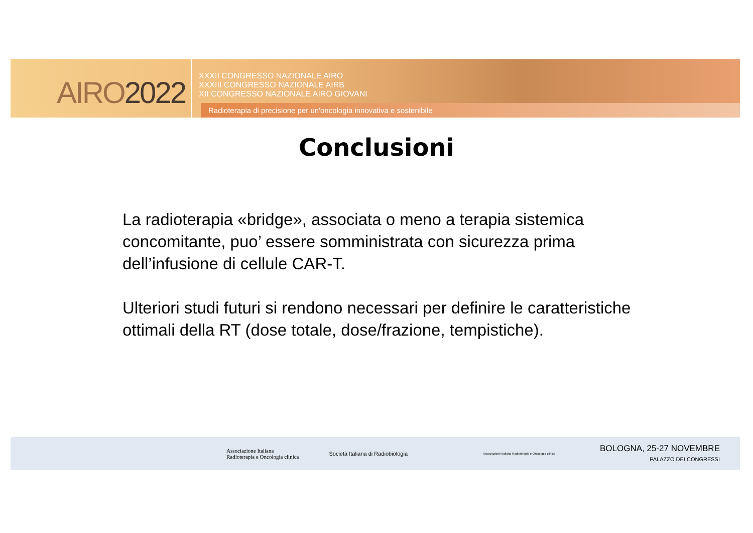AIRO2022
XXXII CONGRESSO NAZIONALE AIRO
XXXIII CONGRESSO NAZIONALE AIRB
XII CONGRESSO NAZIONALE AIRO GIOVANI
Radioterapia di precisione per un'oncologia innovativa e sostenibile
Conclusioni
La radioterapia «bridge», associata o meno a terapia sistemica concomitante, puo’ essere somministrata con sicurezza prima dell’infusione di cellule CAR-T.
Ulteriori studi futuri si rendono necessari per definire le caratteristiche ottimali della RT (dose totale, dose/frazione, tempistiche).
Associazione Italiana
Radioterapia e Oncologia clinica
Società Italiana di Radiobiologia
Associazione Italiana Radioterapia e Oncologia clinica
BOLOGNA, 25-27 NOVEMBRE
PALAZZO DEI CONGRESSI